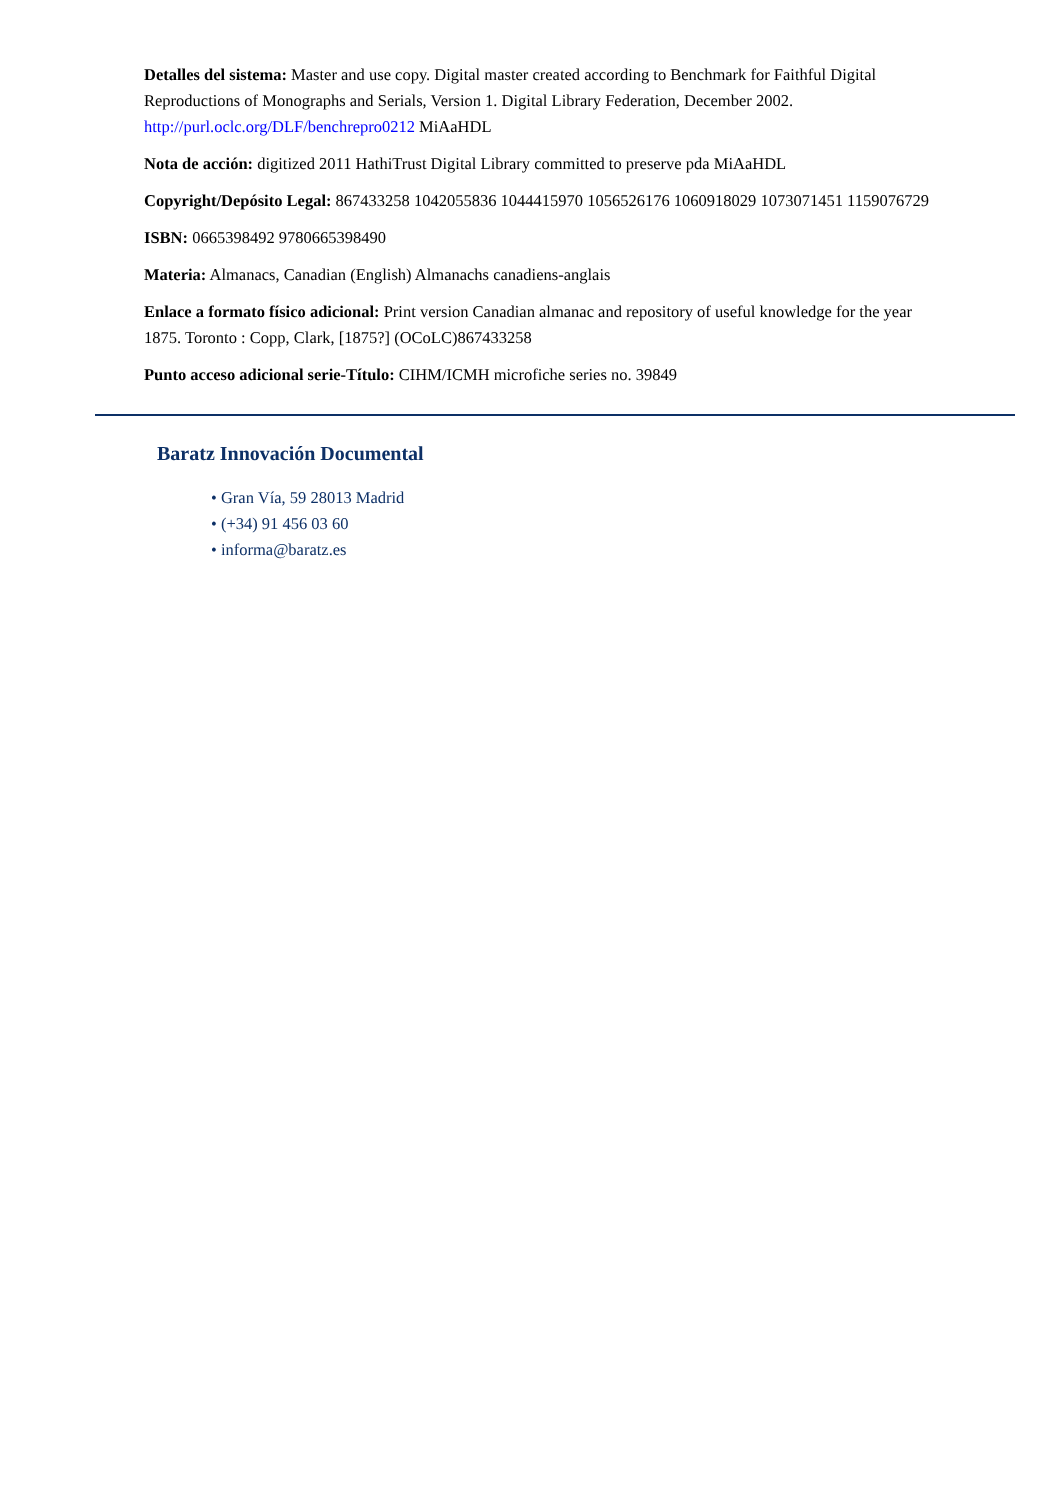Detalles del sistema: Master and use copy. Digital master created according to Benchmark for Faithful Digital Reproductions of Monographs and Serials, Version 1. Digital Library Federation, December 2002. http://purl.oclc.org/DLF/benchrepro0212 MiAaHDL
Nota de acción: digitized 2011 HathiTrust Digital Library committed to preserve pda MiAaHDL
Copyright/Depósito Legal: 867433258 1042055836 1044415970 1056526176 1060918029 1073071451 1159076729
ISBN: 0665398492 9780665398490
Materia: Almanacs, Canadian (English) Almanachs canadiens-anglais
Enlace a formato físico adicional: Print version Canadian almanac and repository of useful knowledge for the year 1875. Toronto : Copp, Clark, [1875?] (OCoLC)867433258
Punto acceso adicional serie-Título: CIHM/ICMH microfiche series no. 39849
Baratz Innovación Documental
• Gran Vía, 59 28013 Madrid
• (+34) 91 456 03 60
• informa@baratz.es